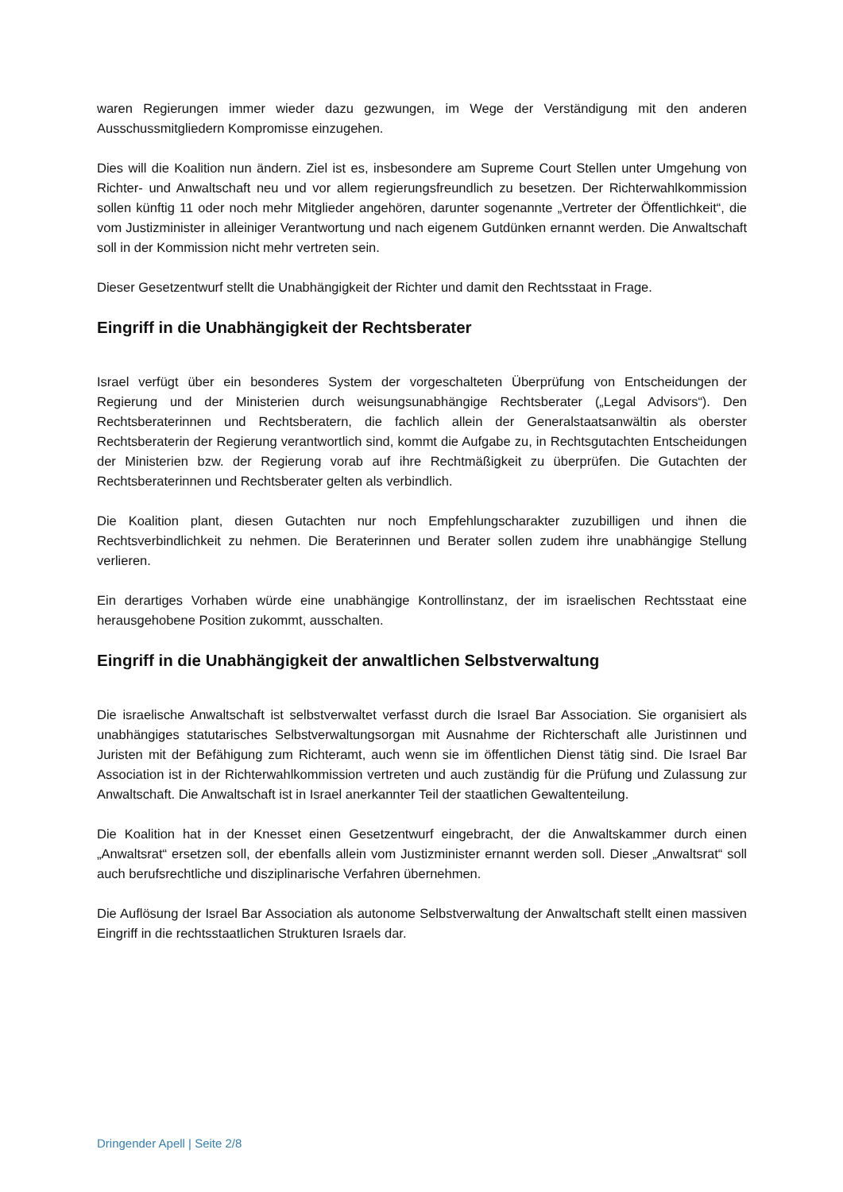waren Regierungen immer wieder dazu gezwungen, im Wege der Verständigung mit den anderen Ausschussmitgliedern Kompromisse einzugehen.
Dies will die Koalition nun ändern. Ziel ist es, insbesondere am Supreme Court Stellen unter Umgehung von Richter- und Anwaltschaft neu und vor allem regierungsfreundlich zu besetzen. Der Richterwahlkommission sollen künftig 11 oder noch mehr Mitglieder angehören, darunter sogenannte „Vertreter der Öffentlichkeit“, die vom Justizminister in alleiniger Verantwortung und nach eigenem Gutdünken ernannt werden. Die Anwaltschaft soll in der Kommission nicht mehr vertreten sein.
Dieser Gesetzentwurf stellt die Unabhängigkeit der Richter und damit den Rechtsstaat in Frage.
Eingriff in die Unabhängigkeit der Rechtsberater
Israel verfügt über ein besonderes System der vorgeschalteten Überprüfung von Entscheidungen der Regierung und der Ministerien durch weisungsunabhängige Rechtsberater („Legal Advisors“). Den Rechtsberaterinnen und Rechtsberatern, die fachlich allein der Generalstaatsanwältin als oberster Rechtsberaterin der Regierung verantwortlich sind, kommt die Aufgabe zu, in Rechtsgutachten Entscheidungen der Ministerien bzw. der Regierung vorab auf ihre Rechtmäßigkeit zu überprüfen. Die Gutachten der Rechtsberaterinnen und Rechtsberater gelten als verbindlich.
Die Koalition plant, diesen Gutachten nur noch Empfehlungscharakter zuzubilligen und ihnen die Rechtsverbindlichkeit zu nehmen. Die Beraterinnen und Berater sollen zudem ihre unabhängige Stellung verlieren.
Ein derartiges Vorhaben würde eine unabhängige Kontrollinstanz, der im israelischen Rechtsstaat eine herausgehobene Position zukommt, ausschalten.
Eingriff in die Unabhängigkeit der anwaltlichen Selbstverwaltung
Die israelische Anwaltschaft ist selbstverwaltet verfasst durch die Israel Bar Association. Sie organisiert als unabhängiges statutarisches Selbstverwaltungsorgan mit Ausnahme der Richterschaft alle Juristinnen und Juristen mit der Befähigung zum Richteramt, auch wenn sie im öffentlichen Dienst tätig sind. Die Israel Bar Association ist in der Richterwahlkommission vertreten und auch zuständig für die Prüfung und Zulassung zur Anwaltschaft. Die Anwaltschaft ist in Israel anerkannter Teil der staatlichen Gewaltenteilung.
Die Koalition hat in der Knesset einen Gesetzentwurf eingebracht, der die Anwaltskammer durch einen „Anwaltsrat“ ersetzen soll, der ebenfalls allein vom Justizminister ernannt werden soll. Dieser „Anwaltsrat“ soll auch berufsrechtliche und disziplinarische Verfahren übernehmen.
Die Auflösung der Israel Bar Association als autonome Selbstverwaltung der Anwaltschaft stellt einen massiven Eingriff in die rechtsstaatlichen Strukturen Israels dar.
Dringender Apell | Seite 2/8